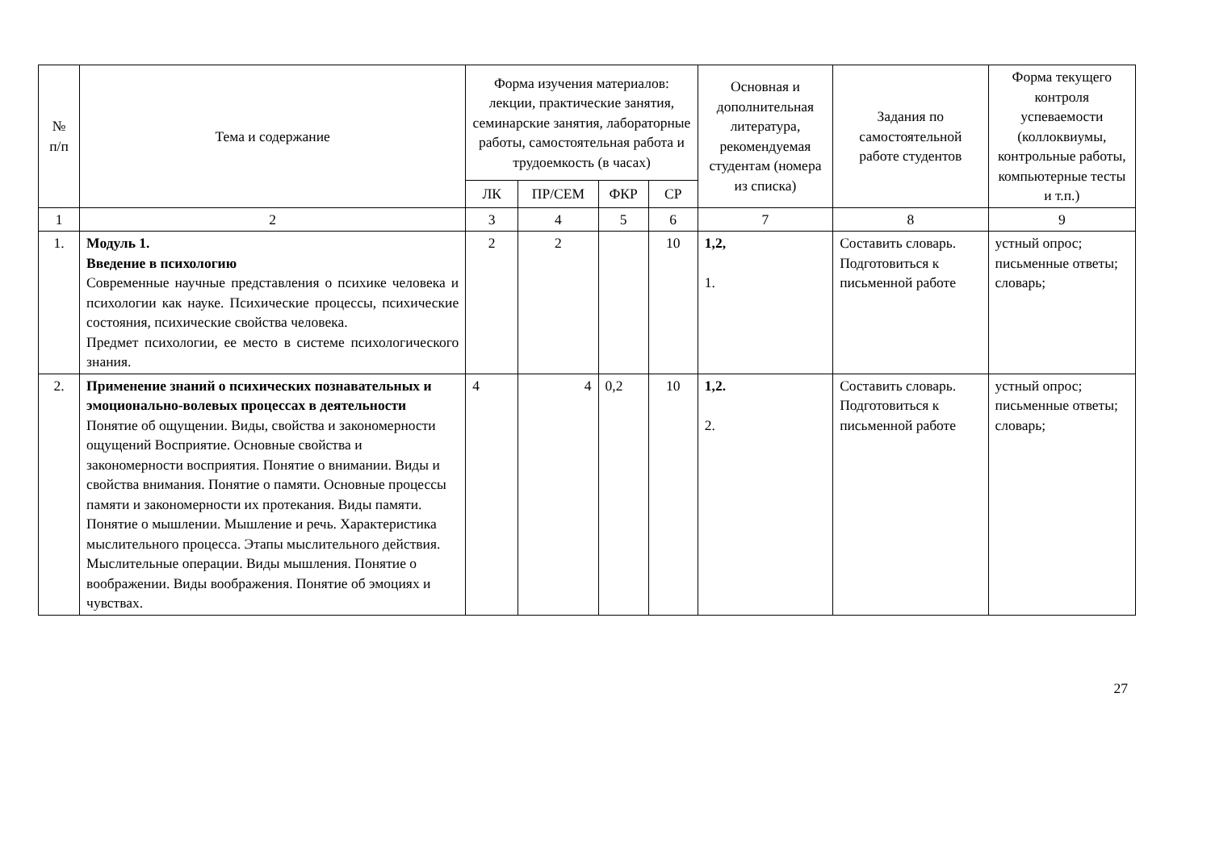| № п/п | Тема и содержание | Форма изучения материалов: лекции, практические занятия, семинарские занятия, лабораторные работы, самостоятельная работа и трудоемкость (в часах) | | | | Основная и дополнительная литература, рекомендуемая студентам (номера из списка) | Задания по самостоятельной работе студентов | Форма текущего контроля успеваемости (коллоквиумы, контрольные работы, компьютерные тесты и т.п.) |
| --- | --- | --- | --- | --- | --- | --- | --- | --- |
| | | ЛК | ПР/СЕМ | ФКР | СР | | | |
| 1 | 2 | 3 | 4 | 5 | 6 | 7 | 8 | 9 |
| 1. | Модуль 1. Введение в психологию Современные научные представления о психике человека и психологии как науке. Психические процессы, психические состояния, психические свойства человека. Предмет психологии, ее место в системе психологического знания. | 2 | 2 | | 10 | 1,2, 1. | Составить словарь. Подготовиться к письменной работе | устный опрос; письменные ответы; словарь; |
| 2. | Применение знаний о психических познавательных и эмоционально-волевых процессах в деятельности Понятие об ощущении. Виды, свойства и закономерности ощущений Восприятие. Основные свойства и закономерности восприятия. Понятие о внимании. Виды и свойства внимания. Понятие о памяти. Основные процессы памяти и закономерности их протекания. Виды памяти. Понятие о мышлении. Мышление и речь. Характеристика мыслительного процесса. Этапы мыслительного действия. Мыслительные операции. Виды мышления. Понятие о воображении. Виды воображения. Понятие об эмоциях и чувствах. | 4 | 4 | 0,2 | 10 | 1,2. 2. | Составить словарь. Подготовиться к письменной работе | устный опрос; письменные ответы; словарь; |
27